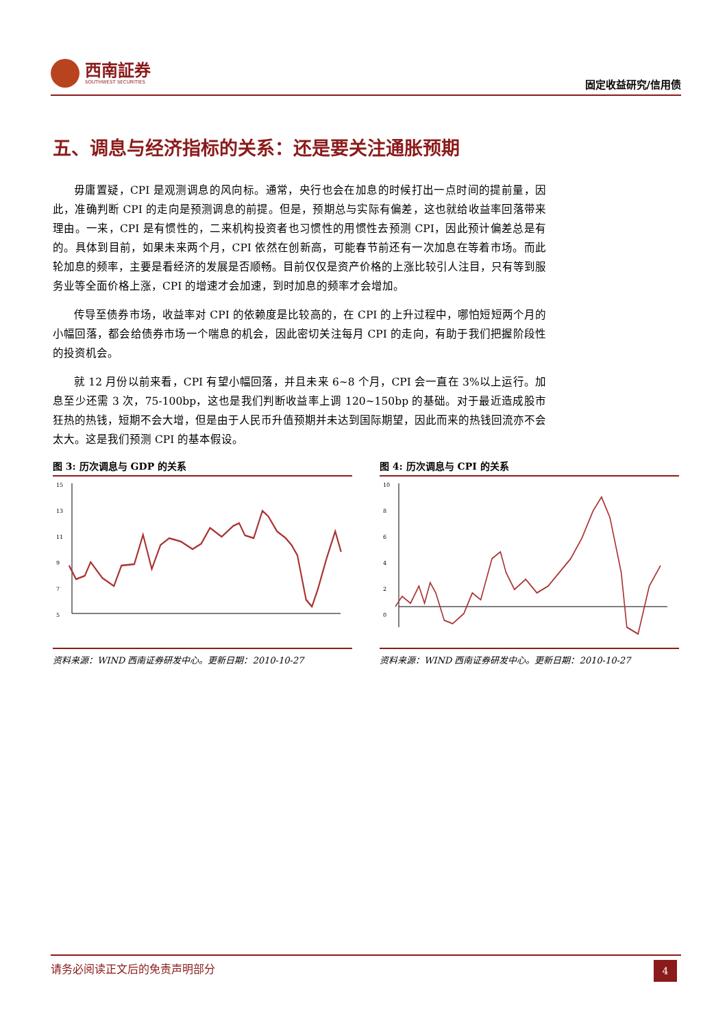西南証券
SOUTHWEST SECURITIES
固定收益研究/信用债
五、调息与经济指标的关系：还是要关注通胀预期
毋庸置疑，CPI 是观测调息的风向标。通常，央行也会在加息的时候打出一点时间的提前量，因此，准确判断 CPI 的走向是预测调息的前提。但是，预期总与实际有偏差，这也就给收益率回落带来理由。一来，CPI 是有惯性的，二来机构投资者也习惯性的用惯性去预测 CPI，因此预计偏差总是有的。具体到目前，如果未来两个月，CPI 依然在创新高，可能春节前还有一次加息在等着市场。而此轮加息的频率，主要是看经济的发展是否顺畅。目前仅仅是资产价格的上涨比较引人注目，只有等到服务业等全面价格上涨，CPI 的增速才会加速，到时加息的频率才会增加。
传导至债券市场，收益率对 CPI 的依赖度是比较高的，在 CPI 的上升过程中，哪怕短短两个月的小幅回落，都会给债券市场一个喘息的机会，因此密切关注每月 CPI 的走向，有助于我们把握阶段性的投资机会。
就 12 月份以前来看，CPI 有望小幅回落，并且未来 6~8 个月，CPI 会一直在 3%以上运行。加息至少还需 3 次，75-100bp，这也是我们判断收益率上调 120~150bp 的基础。对于最近造成股市狂热的热钱，短期不会大增，但是由于人民币升值预期并未达到国际期望，因此而来的热钱回流亦不会太大。这是我们预测 CPI 的基本假设。
图 3: 历次调息与 GDP 的关系
15
13
11
9
7
5
资料来源：WIND 西南证券研发中心。更新日期：2010-10-27
图 4: 历次调息与 CPI 的关系
10
8
6
4
2
0
资料来源：WIND 西南证券研发中心。更新日期：2010-10-27
请务必阅读正文后的免责声明部分
4